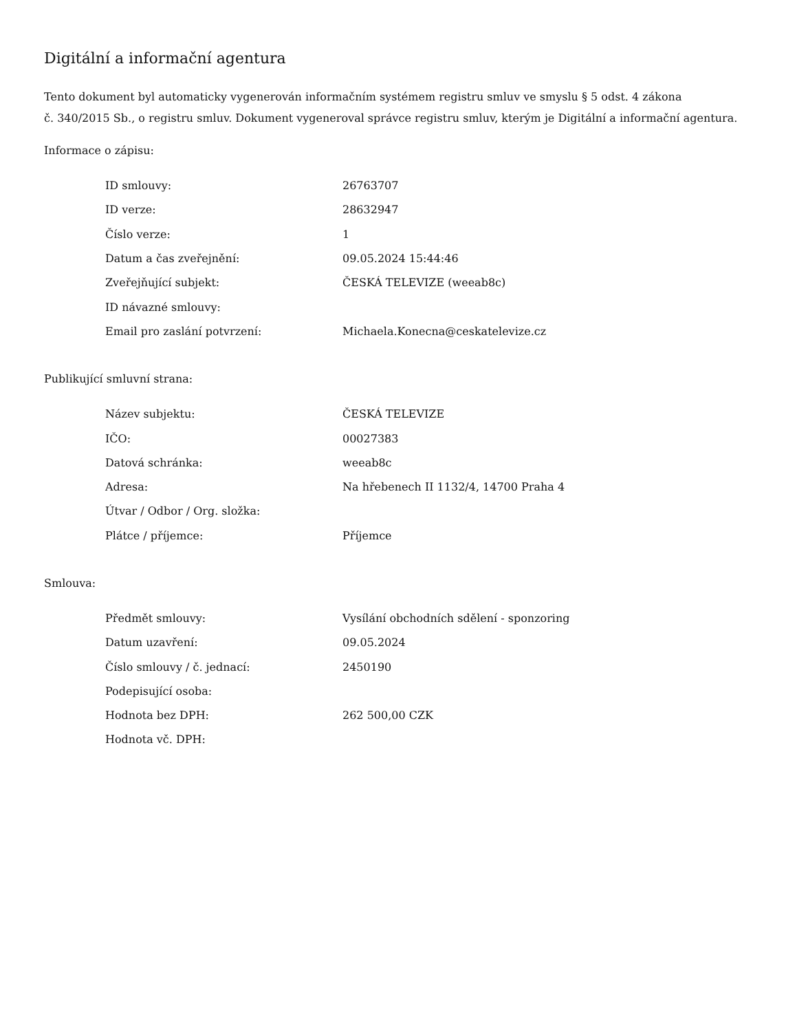Digitální a informační agentura
Tento dokument byl automaticky vygenerován informačním systémem registru smluv ve smyslu § 5 odst. 4 zákona
č. 340/2015 Sb., o registru smluv. Dokument vygeneroval správce registru smluv, kterým je Digitální a informační agentura.
Informace o zápisu:
| ID smlouvy: | 26763707 |
| ID verze: | 28632947 |
| Číslo verze: | 1 |
| Datum a čas zveřejnění: | 09.05.2024 15:44:46 |
| Zveřejňující subjekt: | ČESKÁ TELEVIZE (weeab8c) |
| ID návazné smlouvy: | |
| Email pro zaslání potvrzení: | Michaela.Konecna@ceskatelevize.cz |
Publikující smluvní strana:
| Název subjektu: | ČESKÁ TELEVIZE |
| IČO: | 00027383 |
| Datová schránka: | weeab8c |
| Adresa: | Na hřebenech II 1132/4, 14700 Praha 4 |
| Útvar / Odbor / Org. složka: | |
| Plátce / příjemce: | Příjemce |
Smlouva:
| Předmět smlouvy: | Vysílání obchodních sdělení - sponzoring |
| Datum uzavření: | 09.05.2024 |
| Číslo smlouvy / č. jednací: | 2450190 |
| Podepisující osoba: | |
| Hodnota bez DPH: | 262 500,00 CZK |
| Hodnota vč. DPH: | |